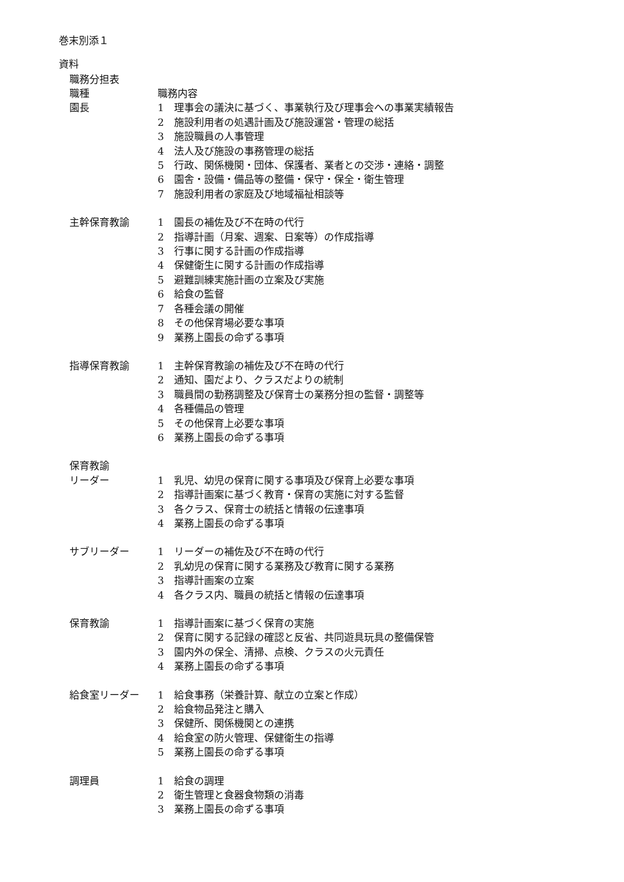巻末別添１
資料
職務分担表
| 職種 | 職務内容 | |
| 園長 | 1 | 理事会の議決に基づく、事業執行及び理事会への事業実績報告 |
| | 2 | 施設利用者の処遇計画及び施設運営・管理の総括 |
| | 3 | 施設職員の人事管理 |
| | 4 | 法人及び施設の事務管理の総括 |
| | 5 | 行政、関係機関・団体、保護者、業者との交渉・連絡・調整 |
| | 6 | 園舎・設備・備品等の整備・保守・保全・衛生管理 |
| | 7 | 施設利用者の家庭及び地域福祉相談等 |
| 主幹保育教諭 | 1 | 園長の補佐及び不在時の代行 |
| | 2 | 指導計画（月案、週案、日案等）の作成指導 |
| | 3 | 行事に関する計画の作成指導 |
| | 4 | 保健衛生に関する計画の作成指導 |
| | 5 | 避難訓練実施計画の立案及び実施 |
| | 6 | 給食の監督 |
| | 7 | 各種会議の開催 |
| | 8 | その他保育場必要な事項 |
| | 9 | 業務上園長の命ずる事項 |
| 指導保育教諭 | 1 | 主幹保育教諭の補佐及び不在時の代行 |
| | 2 | 通知、園だより、クラスだよりの統制 |
| | 3 | 職員間の勤務調整及び保育士の業務分担の監督・調整等 |
| | 4 | 各種備品の管理 |
| | 5 | その他保育上必要な事項 |
| | 6 | 業務上園長の命ずる事項 |
| 保育教諭 | | |
| リーダー | 1 | 乳児、幼児の保育に関する事項及び保育上必要な事項 |
| | 2 | 指導計画案に基づく教育・保育の実施に対する監督 |
| | 3 | 各クラス、保育士の統括と情報の伝達事項 |
| | 4 | 業務上園長の命ずる事項 |
| サブリーダー | 1 | リーダーの補佐及び不在時の代行 |
| | 2 | 乳幼児の保育に関する業務及び教育に関する業務 |
| | 3 | 指導計画案の立案 |
| | 4 | 各クラス内、職員の統括と情報の伝達事項 |
| 保育教諭 | 1 | 指導計画案に基づく保育の実施 |
| | 2 | 保育に関する記録の確認と反省、共同遊具玩具の整備保管 |
| | 3 | 園内外の保全、清掃、点検、クラスの火元責任 |
| | 4 | 業務上園長の命ずる事項 |
| 給食室リーダー | 1 | 給食事務（栄養計算、献立の立案と作成） |
| | 2 | 給食物品発注と購入 |
| | 3 | 保健所、関係機関との連携 |
| | 4 | 給食室の防火管理、保健衛生の指導 |
| | 5 | 業務上園長の命ずる事項 |
| 調理員 | 1 | 給食の調理 |
| | 2 | 衛生管理と食器食物類の消毒 |
| | 3 | 業務上園長の命ずる事項 |